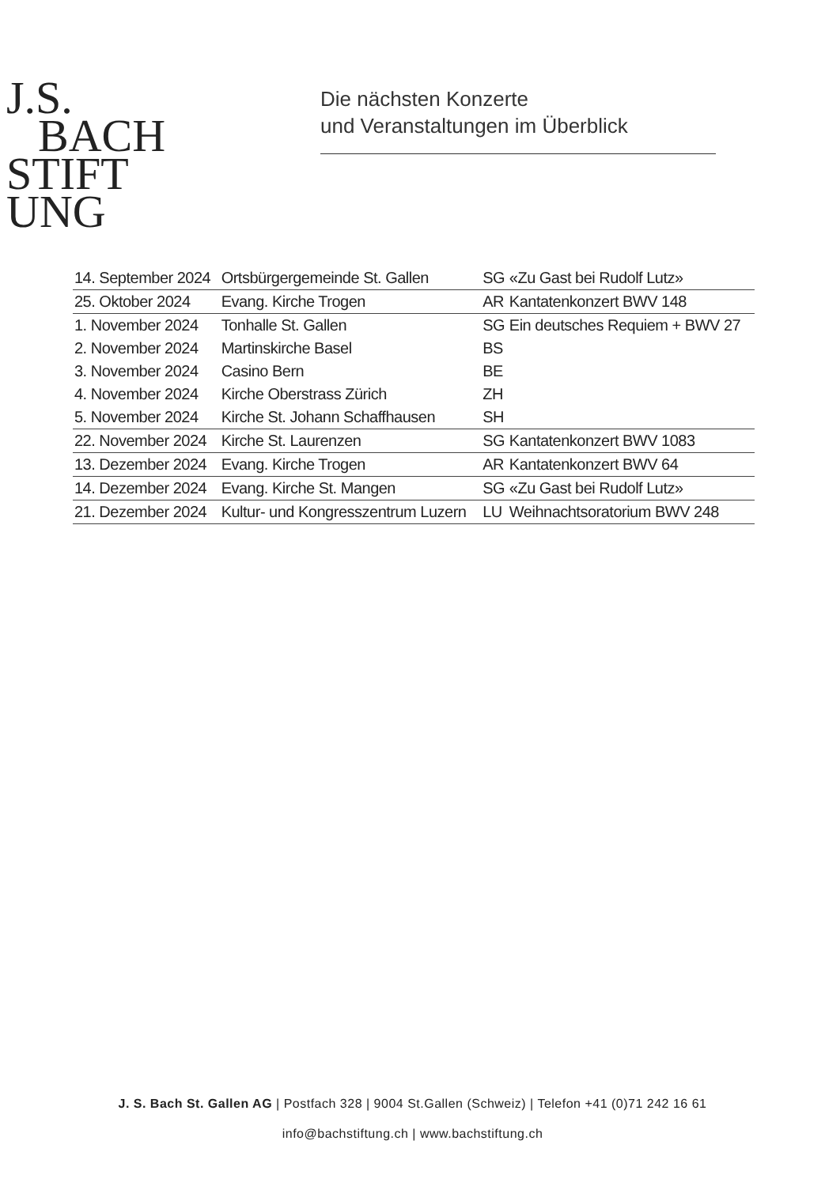J.S.
BACH
STIFT
UNG
Die nächsten Konzerte
und Veranstaltungen im Überblick
| 14. September 2024 | Ortsbürgergemeinde St. Gallen | SG | «Zu Gast bei Rudolf Lutz» |
| 25. Oktober 2024 | Evang. Kirche Trogen | AR | Kantatenkonzert BWV 148 |
| 1. November 2024 | Tonhalle St. Gallen | SG | Ein deutsches Requiem + BWV 27 |
| 2. November 2024 | Martinskirche Basel | BS | |
| 3. November 2024 | Casino Bern | BE | |
| 4. November 2024 | Kirche Oberstrass Zürich | ZH | |
| 5. November 2024 | Kirche St. Johann Schaffhausen | SH | |
| 22. November 2024 | Kirche St. Laurenzen | SG | Kantatenkonzert BWV 1083 |
| 13. Dezember 2024 | Evang. Kirche Trogen | AR | Kantatenkonzert BWV 64 |
| 14. Dezember 2024 | Evang. Kirche St. Mangen | SG | «Zu Gast bei Rudolf Lutz» |
| 21. Dezember 2024 | Kultur- und Kongresszentrum Luzern | LU | Weihnachtsoratorium BWV 248 |
J. S. Bach St. Gallen AG | Postfach 328 | 9004 St.Gallen (Schweiz) | Telefon +41 (0)71 242 16 61
info@bachstiftung.ch | www.bachstiftung.ch